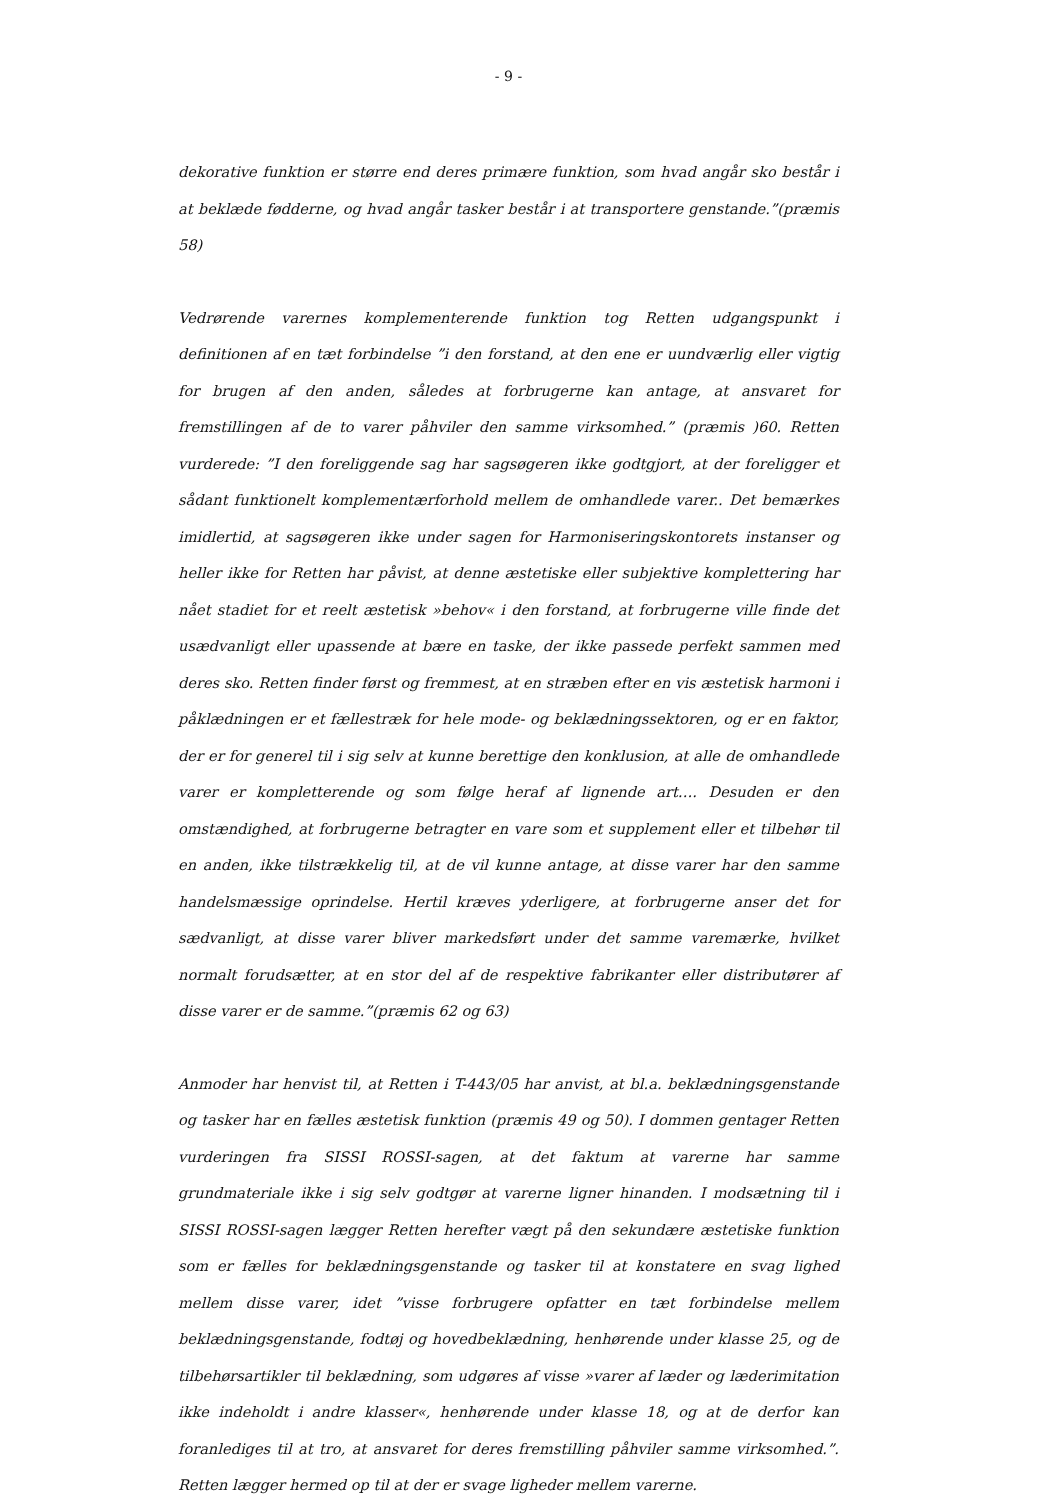- 9 -
dekorative funktion er større end deres primære funktion, som hvad angår sko består i at beklæde fødderne, og hvad angår tasker består i at transportere genstande.”(præmis 58)
Vedrørende varernes komplementerende funktion tog Retten udgangspunkt i definitionen af en tæt forbindelse ”i den forstand, at den ene er uundværlig eller vigtig for brugen af den anden, således at forbrugerne kan antage, at ansvaret for fremstillingen af de to varer påhviler den samme virksomhed.” (præmis )60. Retten vurderede: ”I den foreliggende sag har sagsøgeren ikke godtgjort, at der foreligger et sådant funktionelt komplementærforhold mellem de omhandlede varer.. Det bemærkes imidlertid, at sagsøgeren ikke under sagen for Harmoniseringskontorets instanser og heller ikke for Retten har påvist, at denne æstetiske eller subjektive komplettering har nået stadiet for et reelt æstetisk »behov« i den forstand, at forbrugerne ville finde det usædvanligt eller upassende at bære en taske, der ikke passede perfekt sammen med deres sko. Retten finder først og fremmest, at en stræben efter en vis æstetisk harmoni i påklædningen er et fællestræk for hele mode- og beklædningssektoren, og er en faktor, der er for generel til i sig selv at kunne berettige den konklusion, at alle de omhandlede varer er kompletterende og som følge heraf af lignende art…. Desuden er den omstændighed, at forbrugerne betragter en vare som et supplement eller et tilbehør til en anden, ikke tilstrækkelig til, at de vil kunne antage, at disse varer har den samme handelsmæssige oprindelse. Hertil kræves yderligere, at forbrugerne anser det for sædvanligt, at disse varer bliver markedsført under det samme varemærke, hvilket normalt forudsætter, at en stor del af de respektive fabrikanter eller distributører af disse varer er de samme.”(præmis 62 og 63)
Anmoder har henvist til, at Retten i T-443/05 har anvist, at bl.a. beklædningsgenstande og tasker har en fælles æstetisk funktion (præmis 49 og 50). I dommen gentager Retten vurderingen fra SISSI ROSSI-sagen, at det faktum at varerne har samme grundmateriale ikke i sig selv godtgør at varerne ligner hinanden. I modsætning til i SISSI ROSSI-sagen lægger Retten herefter vægt på den sekundære æstetiske funktion som er fælles for beklædningsgenstande og tasker til at konstatere en svag lighed mellem disse varer, idet ”visse forbrugere opfatter en tæt forbindelse mellem beklædningsgenstande, fodtøj og hovedbeklædning, henhørende under klasse 25, og de tilbehørsartikler til beklædning, som udgøres af visse »varer af læder og læderimitation ikke indeholdt i andre klasser«, henhørende under klasse 18, og at de derfor kan foranlediges til at tro, at ansvaret for deres fremstilling påhviler samme virksomhed.”. Retten lægger hermed op til at der er svage ligheder mellem varerne.